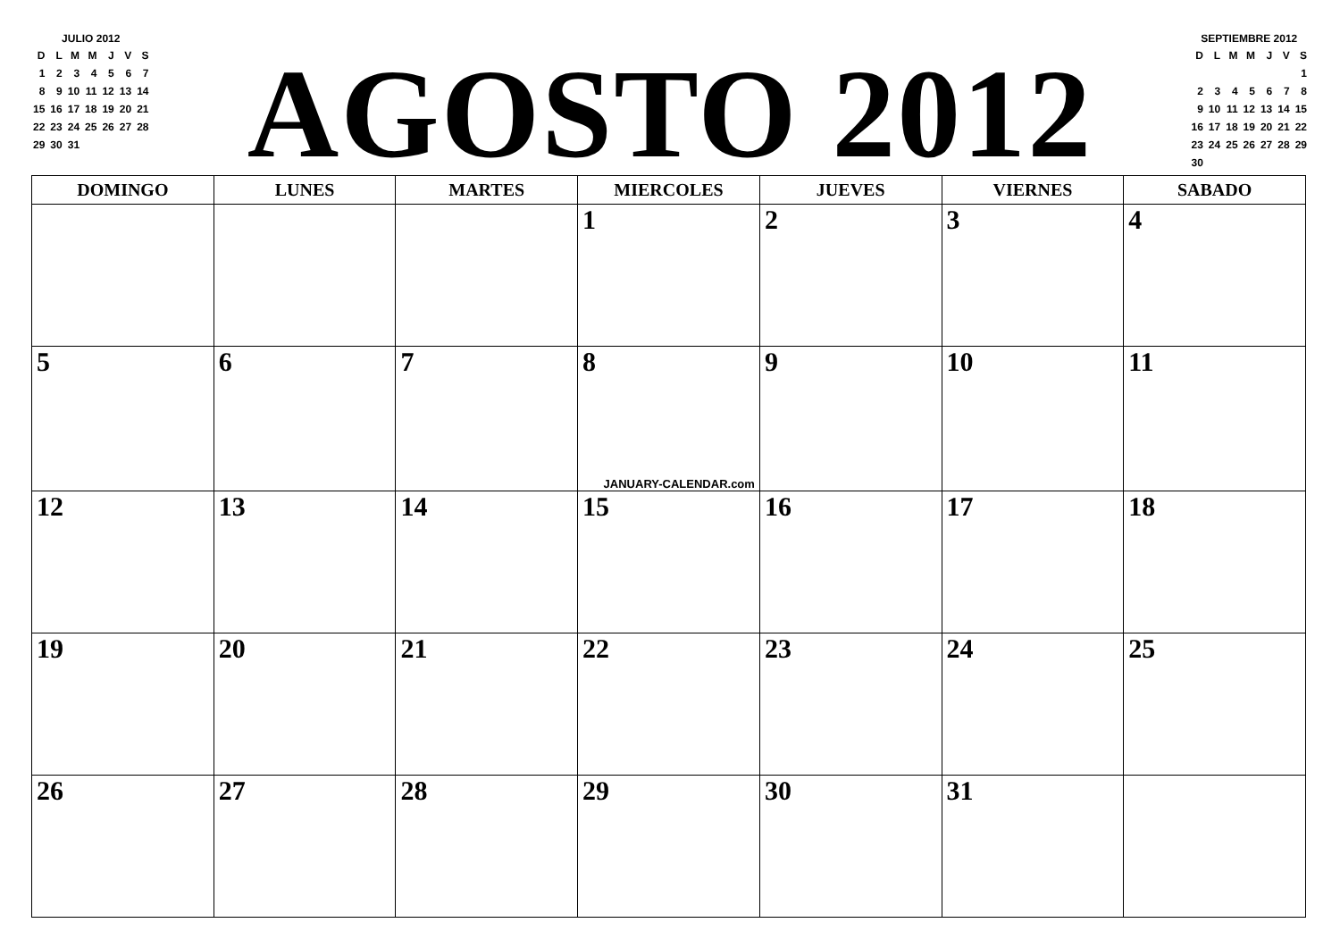JULIO 2012
| D | L | M | M | J | V | S |
| 1 | 2 | 3 | 4 | 5 | 6 | 7 |
| 8 | 9 | 10 | 11 | 12 | 13 | 14 |
| 15 | 16 | 17 | 18 | 19 | 20 | 21 |
| 22 | 23 | 24 | 25 | 26 | 27 | 28 |
| 29 | 30 | 31 | | | | |
AGOSTO 2012
SEPTIEMBRE 2012
| D | L | M | M | J | V | S |
| | | | | | | 1 |
| 2 | 3 | 4 | 5 | 6 | 7 | 8 |
| 9 | 10 | 11 | 12 | 13 | 14 | 15 |
| 16 | 17 | 18 | 19 | 20 | 21 | 22 |
| 23 | 24 | 25 | 26 | 27 | 28 | 29 |
| 30 | | | | | | |
| DOMINGO | LUNES | MARTES | MIERCOLES | JUEVES | VIERNES | SABADO |
| --- | --- | --- | --- | --- | --- | --- |
| | | | 1 | 2 | 3 | 4 |
| 5 | 6 | 7 | 8 JANUARY-CALENDAR.com | 9 | 10 | 11 |
| 12 | 13 | 14 | 15 | 16 | 17 | 18 |
| 19 | 20 | 21 | 22 | 23 | 24 | 25 |
| 26 | 27 | 28 | 29 | 30 | 31 | |